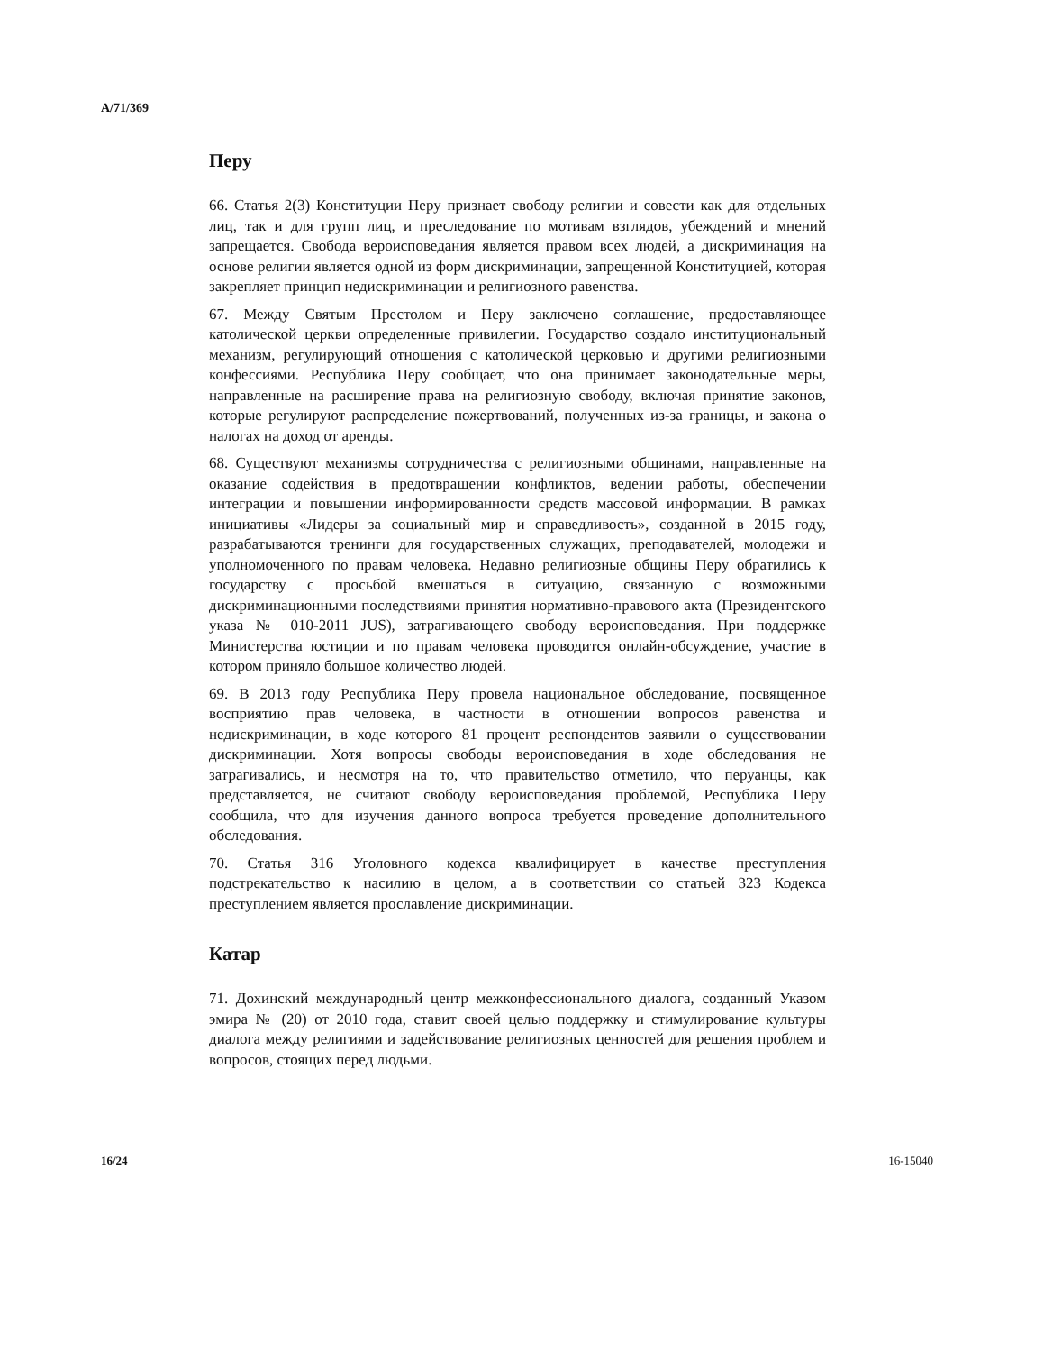A/71/369
Перу
66. Статья 2(3) Конституции Перу признает свободу религии и совести как для отдельных лиц, так и для групп лиц, и преследование по мотивам взглядов, убеждений и мнений запрещается. Свобода вероисповедания является правом всех людей, а дискриминация на основе религии является одной из форм дискриминации, запрещенной Конституцией, которая закрепляет принцип недискриминации и религиозного равенства.
67. Между Святым Престолом и Перу заключено соглашение, предоставляющее католической церкви определенные привилегии. Государство создало институциональный механизм, регулирующий отношения с католической церковью и другими религиозными конфессиями. Республика Перу сообщает, что она принимает законодательные меры, направленные на расширение права на религиозную свободу, включая принятие законов, которые регулируют распределение пожертвований, полученных из-за границы, и закона о налогах на доход от аренды.
68. Существуют механизмы сотрудничества с религиозными общинами, направленные на оказание содействия в предотвращении конфликтов, ведении работы, обеспечении интеграции и повышении информированности средств массовой информации. В рамках инициативы «Лидеры за социальный мир и справедливость», созданной в 2015 году, разрабатываются тренинги для государственных служащих, преподавателей, молодежи и уполномоченного по правам человека. Недавно религиозные общины Перу обратились к государству с просьбой вмешаться в ситуацию, связанную с возможными дискриминационными последствиями принятия нормативно-правового акта (Президентского указа № 010-2011 JUS), затрагивающего свободу вероисповедания. При поддержке Министерства юстиции и по правам человека проводится онлайн-обсуждение, участие в котором приняло большое количество людей.
69. В 2013 году Республика Перу провела национальное обследование, посвященное восприятию прав человека, в частности в отношении вопросов равенства и недискриминации, в ходе которого 81 процент респондентов заявили о существовании дискриминации. Хотя вопросы свободы вероисповедания в ходе обследования не затрагивались, и несмотря на то, что правительство отметило, что перуанцы, как представляется, не считают свободу вероисповедания проблемой, Республика Перу сообщила, что для изучения данного вопроса требуется проведение дополнительного обследования.
70. Статья 316 Уголовного кодекса квалифицирует в качестве преступления подстрекательство к насилию в целом, а в соответствии со статьей 323 Кодекса преступлением является прославление дискриминации.
Катар
71. Дохинский международный центр межконфессионального диалога, созданный Указом эмира № (20) от 2010 года, ставит своей целью поддержку и стимулирование культуры диалога между религиями и задействование религиозных ценностей для решения проблем и вопросов, стоящих перед людьми.
16/24 16-15040